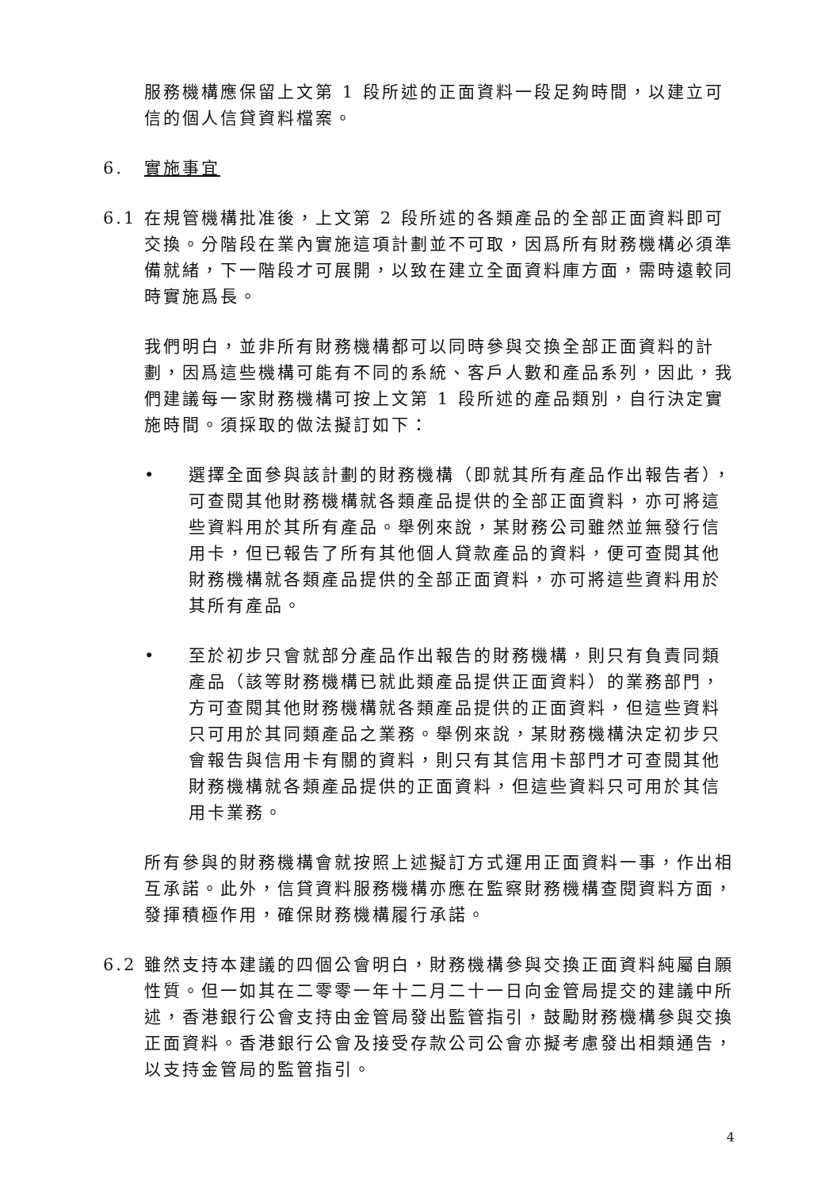服務機構應保留上文第 1 段所述的正面資料一段足夠時間，以建立可信的個人信貸資料檔案。
6. 實施事宜
6.1 在規管機構批准後，上文第 2 段所述的各類產品的全部正面資料即可交換。分階段在業內實施這項計劃並不可取，因爲所有財務機構必須準備就緒，下一階段才可展開，以致在建立全面資料庫方面，需時遠較同時實施爲長。
我們明白，並非所有財務機構都可以同時參與交換全部正面資料的計劃，因爲這些機構可能有不同的系統、客戶人數和產品系列，因此，我們建議每一家財務機構可按上文第 1 段所述的產品類別，自行決定實施時間。須採取的做法擬訂如下：
• 選擇全面參與該計劃的財務機構（即就其所有產品作出報告者），可查閱其他財務機構就各類產品提供的全部正面資料，亦可將這些資料用於其所有產品。舉例來說，某財務公司雖然並無發行信用卡，但已報告了所有其他個人貸款產品的資料，便可查閱其他財務機構就各類產品提供的全部正面資料，亦可將這些資料用於其所有產品。
• 至於初步只會就部分產品作出報告的財務機構，則只有負責同類產品（該等財務機構已就此類產品提供正面資料）的業務部門，方可查閱其他財務機構就各類產品提供的正面資料，但這些資料只可用於其同類產品之業務。舉例來說，某財務機構決定初步只會報告與信用卡有關的資料，則只有其信用卡部門才可查閱其他財務機構就各類產品提供的正面資料，但這些資料只可用於其信用卡業務。
所有參與的財務機構會就按照上述擬訂方式運用正面資料一事，作出相互承諾。此外，信貸資料服務機構亦應在監察財務機構查閱資料方面，發揮積極作用，確保財務機構履行承諾。
6.2 雖然支持本建議的四個公會明白，財務機構參與交換正面資料純屬自願性質。但一如其在二零零一年十二月二十一日向金管局提交的建議中所述，香港銀行公會支持由金管局發出監管指引，鼓勵財務機構參與交換正面資料。香港銀行公會及接受存款公司公會亦擬考慮發出相類通告，以支持金管局的監管指引。
4